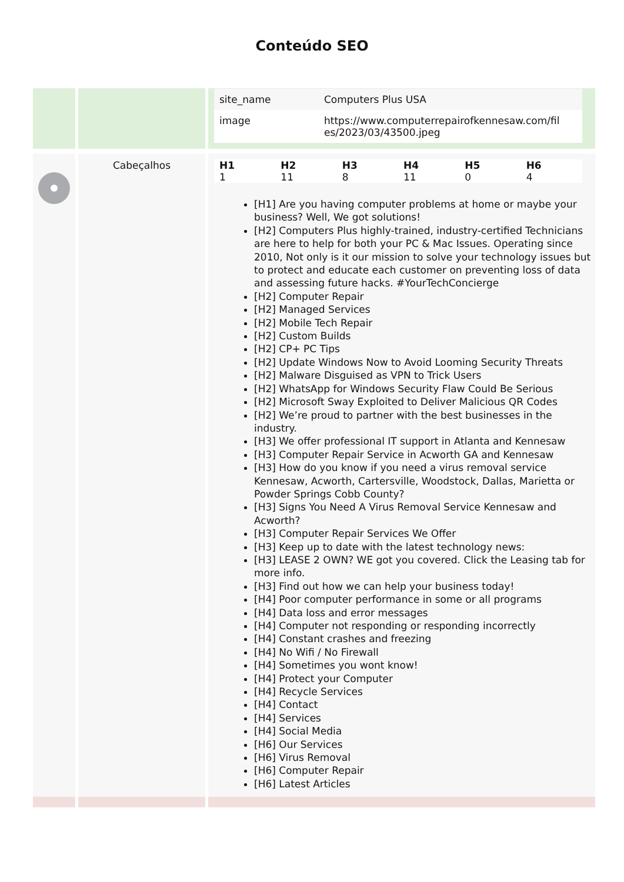Conteúdo SEO
| | | / site_name / Computers Plus USA / / image / https://www.computerrepairofkennesaw.com/fil es/2023/03/43500.jpeg / |
| | Cabeçalhos | / H1 / H2 / H3 / H4 / H5 / H6 / / --- / --- / --- / --- / --- / --- / / 1 / 11 / 8 / 11 / 0 / 4 / [H1] Are you having computer problems at home or maybe your business? Well, We got solutions! [H2] Computers Plus highly-trained, industry-certified Technicians are here to help for both your PC & Mac Issues. Operating since 2010, Not only is it our mission to solve your technology issues but to protect and educate each customer on preventing loss of data and assessing future hacks. #YourTechConcierge [H2] Computer Repair [H2] Managed Services [H2] Mobile Tech Repair [H2] Custom Builds [H2] CP+ PC Tips [H2] Update Windows Now to Avoid Looming Security Threats [H2] Malware Disguised as VPN to Trick Users [H2] WhatsApp for Windows Security Flaw Could Be Serious [H2] Microsoft Sway Exploited to Deliver Malicious QR Codes [H2] We’re proud to partner with the best businesses in the industry. [H3] We offer professional IT support in Atlanta and Kennesaw [H3] Computer Repair Service in Acworth GA and Kennesaw [H3] How do you know if you need a virus removal service Kennesaw, Acworth, Cartersville, Woodstock, Dallas, Marietta or Powder Springs Cobb County? [H3] Signs You Need A Virus Removal Service Kennesaw and Acworth? [H3] Computer Repair Services We Offer [H3] Keep up to date with the latest technology news: [H3] LEASE 2 OWN? WE got you covered. Click the Leasing tab for more info. [H3] Find out how we can help your business today! [H4] Poor computer performance in some or all programs [H4] Data loss and error messages [H4] Computer not responding or responding incorrectly [H4] Constant crashes and freezing [H4] No Wifi / No Firewall [H4] Sometimes you wont know! [H4] Protect your Computer [H4] Recycle Services [H4] Contact [H4] Services [H4] Social Media [H6] Our Services [H6] Virus Removal [H6] Computer Repair [H6] Latest Articles |